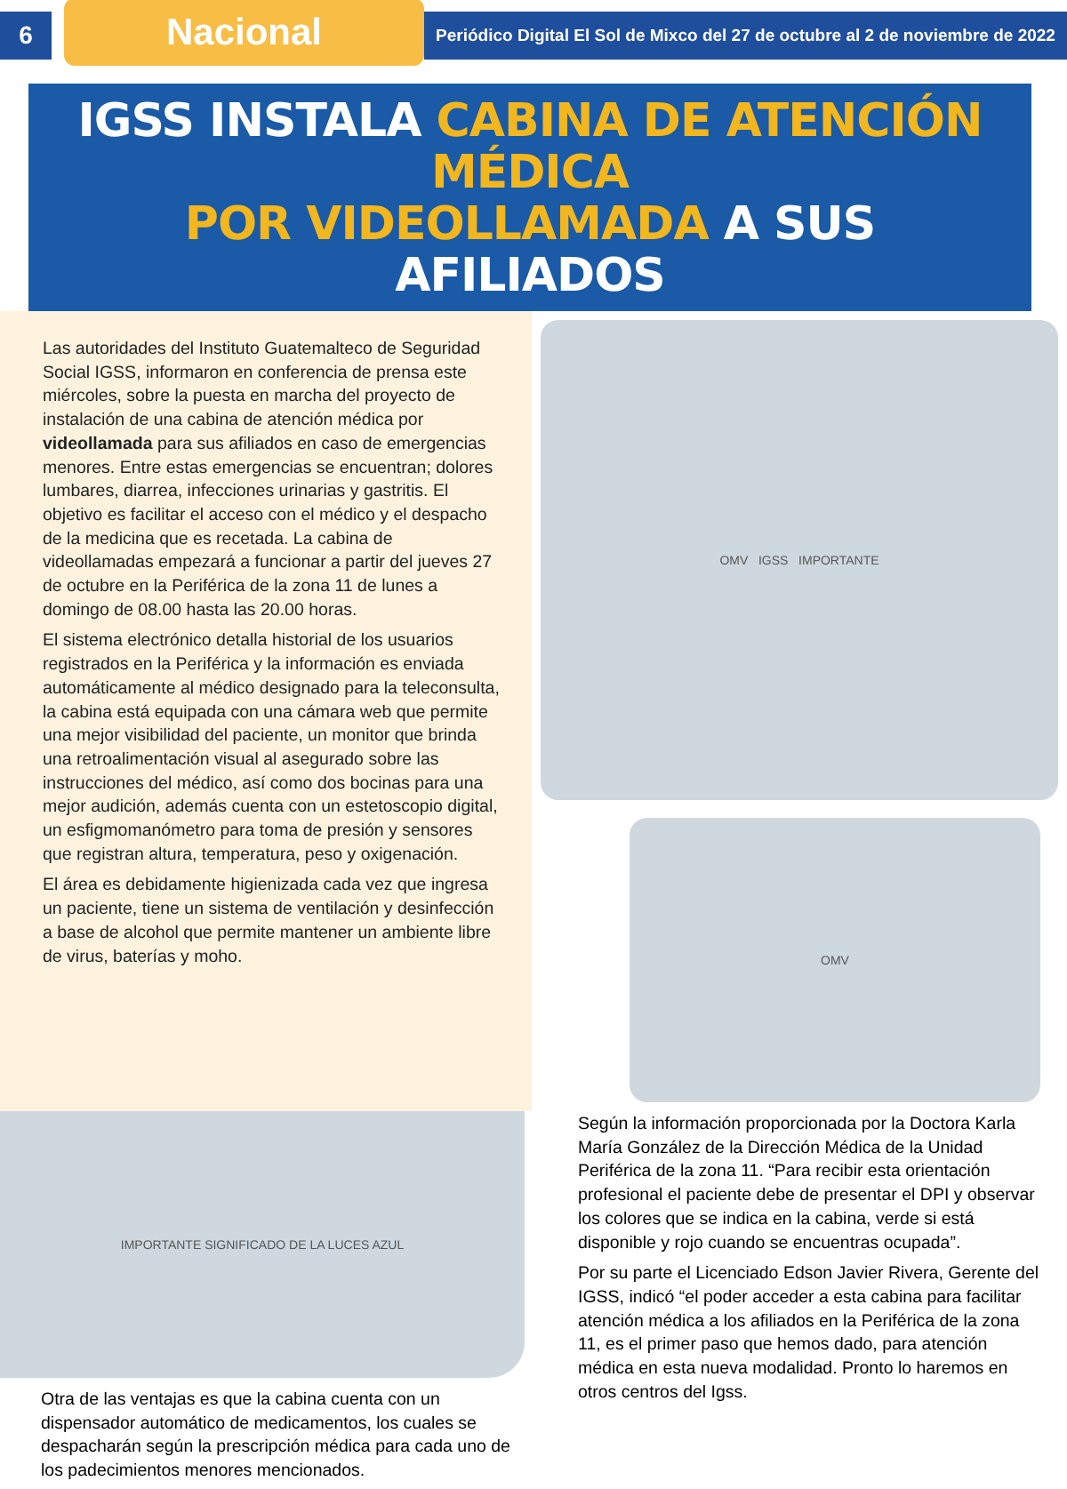6
Nacional
Periódico Digital El Sol de Mixco del 27 de octubre al 2 de noviembre de 2022
IGSS INSTALA CABINA DE ATENCIÓN MÉDICA
POR VIDEOLLAMADA A SUS AFILIADOS
Las autoridades del Instituto Guatemalteco de Seguridad Social IGSS, informaron en conferencia de prensa este miércoles, sobre la puesta en marcha del proyecto de instalación de una cabina de atención médica por videollamada para sus afiliados en caso de emergencias menores. Entre estas emergencias se encuentran; dolores lumbares, diarrea, infecciones urinarias y gastritis. El objetivo es facilitar el acceso con el médico y el despacho de la medicina que es recetada. La cabina de videollamadas empezará a funcionar a partir del jueves 27 de octubre en la Periférica de la zona 11 de lunes a domingo de 08.00 hasta las 20.00 horas.
El sistema electrónico detalla historial de los usuarios registrados en la Periférica y la información es enviada automáticamente al médico designado para la teleconsulta, la cabina está equipada con una cámara web que permite una mejor visibilidad del paciente, un monitor que brinda una retroalimentación visual al asegurado sobre las instrucciones del médico, así como dos bocinas para una mejor audición, además cuenta con un estetoscopio digital, un esfigmomanómetro para toma de presión y sensores que registran altura, temperatura, peso y oxigenación.
El área es debidamente higienizada cada vez que ingresa un paciente, tiene un sistema de ventilación y desinfección a base de alcohol que permite mantener un ambiente libre de virus, baterías y moho.
OMV IGSS IMPORTANTE
OMV
IMPORTANTE SIGNIFICADO DE LA LUCES AZUL
Otra de las ventajas es que la cabina cuenta con un dispensador automático de medicamentos, los cuales se despacharán según la prescripción médica para cada uno de los padecimientos menores mencionados.
Según la información proporcionada por la Doctora Karla María González de la Dirección Médica de la Unidad Periférica de la zona 11. “Para recibir esta orientación profesional el paciente debe de presentar el DPI y observar los colores que se indica en la cabina, verde si está disponible y rojo cuando se encuentras ocupada”.
Por su parte el Licenciado Edson Javier Rivera, Gerente del IGSS, indicó “el poder acceder a esta cabina para facilitar atención médica a los afiliados en la Periférica de la zona 11, es el primer paso que hemos dado, para atención médica en esta nueva modalidad. Pronto lo haremos en otros centros del Igss.